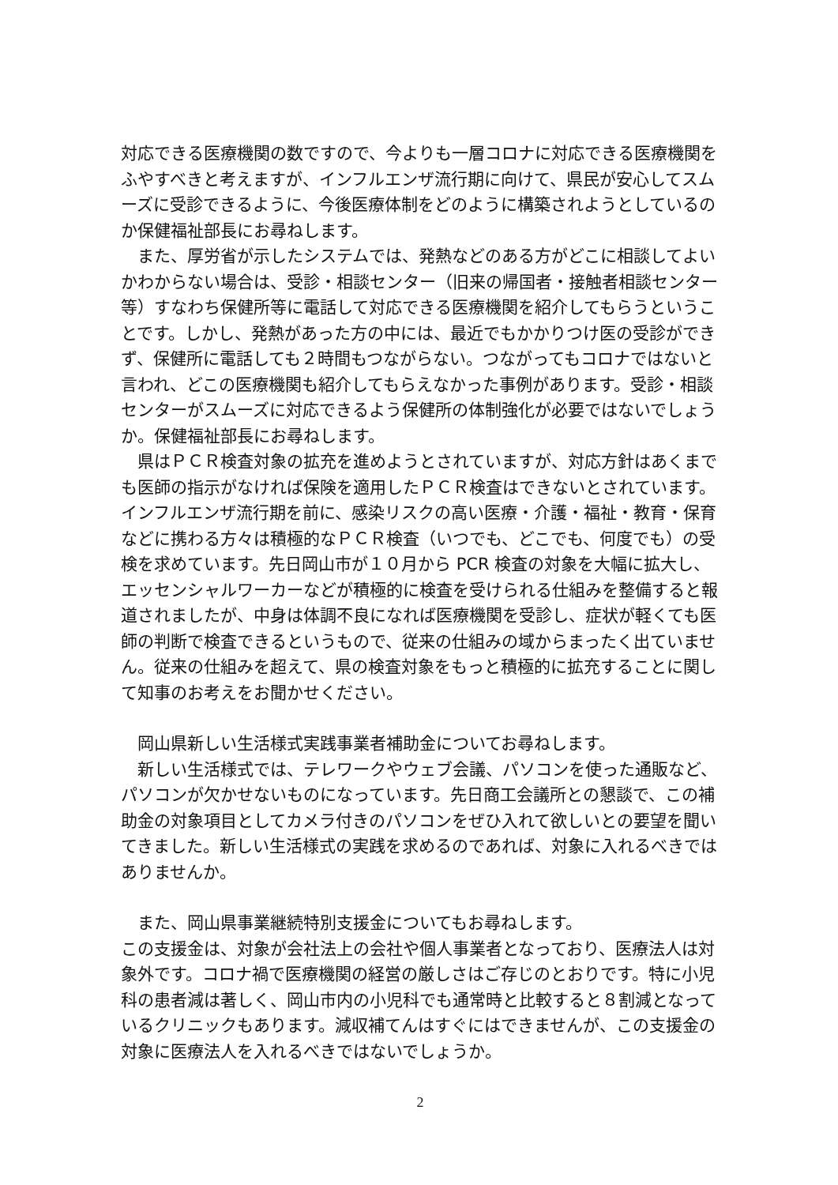対応できる医療機関の数ですので、今よりも一層コロナに対応できる医療機関をふやすべきと考えますが、インフルエンザ流行期に向けて、県民が安心してスムーズに受診できるように、今後医療体制をどのように構築されようとしているのか保健福祉部長にお尋ねします。
　また、厚労省が示したシステムでは、発熱などのある方がどこに相談してよいかわからない場合は、受診・相談センター（旧来の帰国者・接触者相談センター等）すなわち保健所等に電話して対応できる医療機関を紹介してもらうということです。しかし、発熱があった方の中には、最近でもかかりつけ医の受診ができず、保健所に電話しても２時間もつながらない。つながってもコロナではないと言われ、どこの医療機関も紹介してもらえなかった事例があります。受診・相談センターがスムーズに対応できるよう保健所の体制強化が必要ではないでしょうか。保健福祉部長にお尋ねします。
　県はＰＣＲ検査対象の拡充を進めようとされていますが、対応方針はあくまでも医師の指示がなければ保険を適用したＰＣＲ検査はできないとされています。インフルエンザ流行期を前に、感染リスクの高い医療・介護・福祉・教育・保育などに携わる方々は積極的なＰＣＲ検査（いつでも、どこでも、何度でも）の受検を求めています。先日岡山市が１０月から PCR 検査の対象を大幅に拡大し、エッセンシャルワーカーなどが積極的に検査を受けられる仕組みを整備すると報道されましたが、中身は体調不良になれば医療機関を受診し、症状が軽くても医師の判断で検査できるというもので、従来の仕組みの域からまったく出ていません。従来の仕組みを超えて、県の検査対象をもっと積極的に拡充することに関して知事のお考えをお聞かせください。
　岡山県新しい生活様式実践事業者補助金についてお尋ねします。
　新しい生活様式では、テレワークやウェブ会議、パソコンを使った通販など、パソコンが欠かせないものになっています。先日商工会議所との懇談で、この補助金の対象項目としてカメラ付きのパソコンをぜひ入れて欲しいとの要望を聞いてきました。新しい生活様式の実践を求めるのであれば、対象に入れるべきではありませんか。
　また、岡山県事業継続特別支援金についてもお尋ねします。
この支援金は、対象が会社法上の会社や個人事業者となっており、医療法人は対象外です。コロナ禍で医療機関の経営の厳しさはご存じのとおりです。特に小児科の患者減は著しく、岡山市内の小児科でも通常時と比較すると８割減となっているクリニックもあります。減収補てんはすぐにはできませんが、この支援金の対象に医療法人を入れるべきではないでしょうか。
2